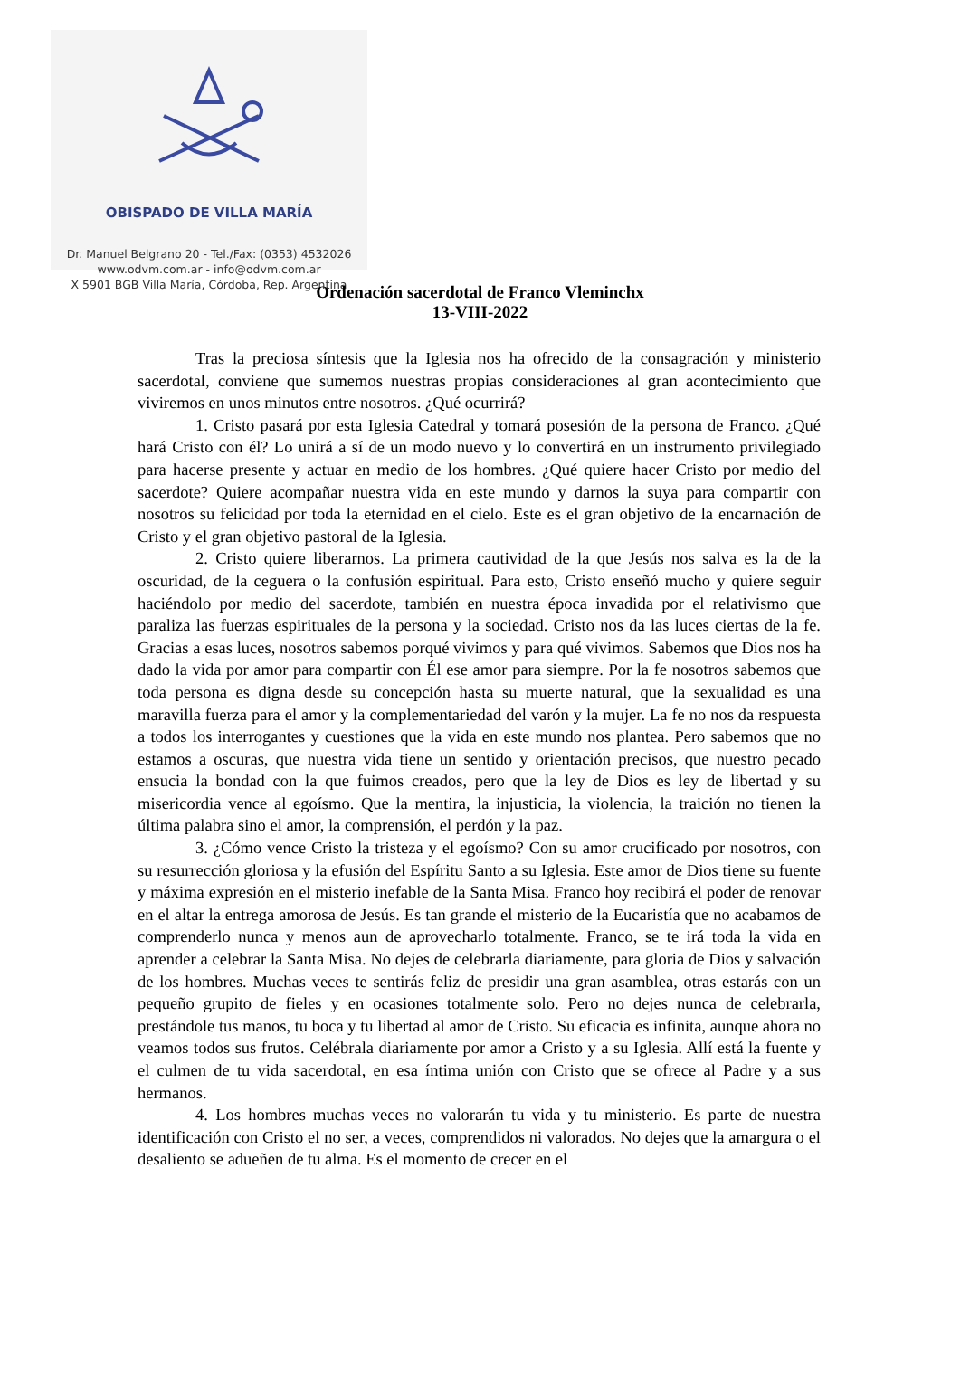OBISPADO DE VILLA MARÍA
Dr. Manuel Belgrano 20 - Tel./Fax: (0353) 4532026
www.odvm.com.ar - info@odvm.com.ar
X 5901 BGB Villa María, Córdoba, Rep. Argentina
Ordenación sacerdotal de Franco Vleminchx
13-VIII-2022
Tras la preciosa síntesis que la Iglesia nos ha ofrecido de la consagración y ministerio sacerdotal, conviene que sumemos nuestras propias consideraciones al gran acontecimiento que viviremos en unos minutos entre nosotros. ¿Qué ocurrirá?
1. Cristo pasará por esta Iglesia Catedral y tomará posesión de la persona de Franco. ¿Qué hará Cristo con él? Lo unirá a sí de un modo nuevo y lo convertirá en un instrumento privilegiado para hacerse presente y actuar en medio de los hombres. ¿Qué quiere hacer Cristo por medio del sacerdote? Quiere acompañar nuestra vida en este mundo y darnos la suya para compartir con nosotros su felicidad por toda la eternidad en el cielo. Este es el gran objetivo de la encarnación de Cristo y el gran objetivo pastoral de la Iglesia.
2. Cristo quiere liberarnos. La primera cautividad de la que Jesús nos salva es la de la oscuridad, de la ceguera o la confusión espiritual. Para esto, Cristo enseñó mucho y quiere seguir haciéndolo por medio del sacerdote, también en nuestra época invadida por el relativismo que paraliza las fuerzas espirituales de la persona y la sociedad. Cristo nos da las luces ciertas de la fe. Gracias a esas luces, nosotros sabemos porqué vivimos y para qué vivimos. Sabemos que Dios nos ha dado la vida por amor para compartir con Él ese amor para siempre. Por la fe nosotros sabemos que toda persona es digna desde su concepción hasta su muerte natural, que la sexualidad es una maravilla fuerza para el amor y la complementariedad del varón y la mujer. La fe no nos da respuesta a todos los interrogantes y cuestiones que la vida en este mundo nos plantea. Pero sabemos que no estamos a oscuras, que nuestra vida tiene un sentido y orientación precisos, que nuestro pecado ensucia la bondad con la que fuimos creados, pero que la ley de Dios es ley de libertad y su misericordia vence al egoísmo. Que la mentira, la injusticia, la violencia, la traición no tienen la última palabra sino el amor, la comprensión, el perdón y la paz.
3. ¿Cómo vence Cristo la tristeza y el egoísmo? Con su amor crucificado por nosotros, con su resurrección gloriosa y la efusión del Espíritu Santo a su Iglesia. Este amor de Dios tiene su fuente y máxima expresión en el misterio inefable de la Santa Misa. Franco hoy recibirá el poder de renovar en el altar la entrega amorosa de Jesús. Es tan grande el misterio de la Eucaristía que no acabamos de comprenderlo nunca y menos aun de aprovecharlo totalmente. Franco, se te irá toda la vida en aprender a celebrar la Santa Misa. No dejes de celebrarla diariamente, para gloria de Dios y salvación de los hombres. Muchas veces te sentirás feliz de presidir una gran asamblea, otras estarás con un pequeño grupito de fieles y en ocasiones totalmente solo. Pero no dejes nunca de celebrarla, prestándole tus manos, tu boca y tu libertad al amor de Cristo. Su eficacia es infinita, aunque ahora no veamos todos sus frutos. Celébrala diariamente por amor a Cristo y a su Iglesia. Allí está la fuente y el culmen de tu vida sacerdotal, en esa íntima unión con Cristo que se ofrece al Padre y a sus hermanos.
4. Los hombres muchas veces no valorarán tu vida y tu ministerio. Es parte de nuestra identificación con Cristo el no ser, a veces, comprendidos ni valorados. No dejes que la amargura o el desaliento se adueñen de tu alma. Es el momento de crecer en el